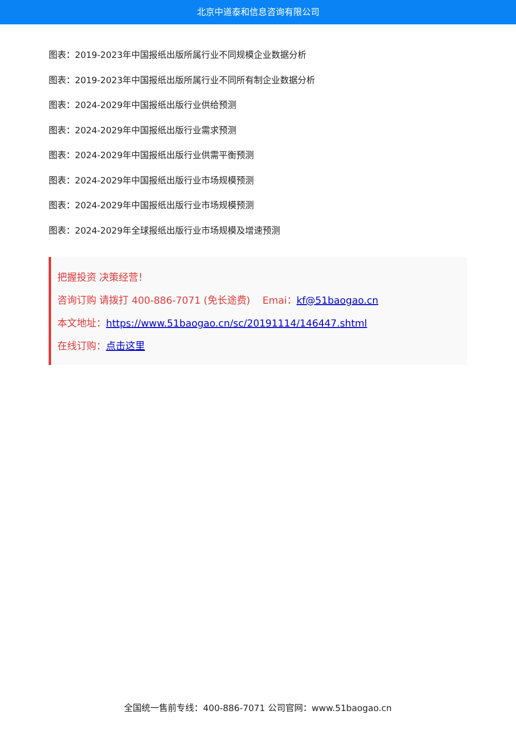北京中道泰和信息咨询有限公司
图表：2019-2023年中国报纸出版所属行业不同规模企业数据分析
图表：2019-2023年中国报纸出版所属行业不同所有制企业数据分析
图表：2024-2029年中国报纸出版行业供给预测
图表：2024-2029年中国报纸出版行业需求预测
图表：2024-2029年中国报纸出版行业供需平衡预测
图表：2024-2029年中国报纸出版行业市场规模预测
图表：2024-2029年中国报纸出版行业市场规模预测
图表：2024-2029年全球报纸出版行业市场规模及增速预测
把握投资 决策经营！
咨询订购 请拨打 400-886-7071 (免长途费) Emai：kf@51baogao.cn
本文地址：https://www.51baogao.cn/sc/20191114/146447.shtml
在线订购：点击这里
全国统一售前专线：400-886-7071 公司官网：www.51baogao.cn